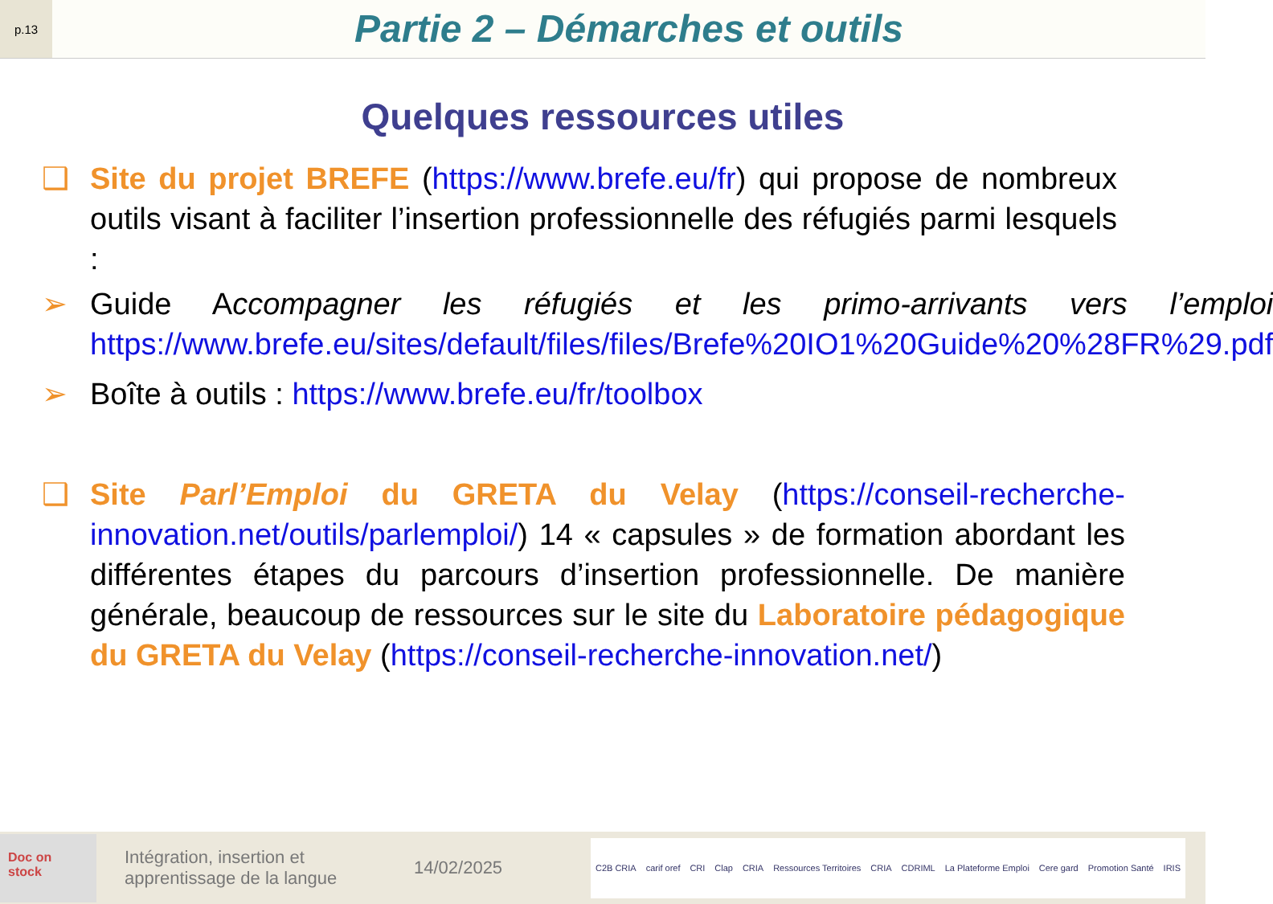p.13
Partie 2 – Démarches et outils
Quelques ressources utiles
❑ Site du projet BREFE (https://www.brefe.eu/fr) qui propose de nombreux outils visant à faciliter l’insertion professionnelle des réfugiés parmi lesquels :
➢ Guide Accompagner les réfugiés et les primo-arrivants vers l’emploi https://www.brefe.eu/sites/default/files/files/Brefe%20IO1%20Guide%20%28FR%29.pdf
➢ Boîte à outils : https://www.brefe.eu/fr/toolbox
❑ Site Parl’Emploi du GRETA du Velay (https://conseil-recherche-innovation.net/outils/parlemploi/) 14 « capsules » de formation abordant les différentes étapes du parcours d’insertion professionnelle. De manière générale, beaucoup de ressources sur le site du Laboratoire pédagogique du GRETA du Velay (https://conseil-recherche-innovation.net/)
Doc on stock
Intégration, insertion et apprentissage de la langue
14/02/2025
C2B CRIA carif oref CRI Clap CRIA Ressources Territoires CRIA CDRIML La Plateforme Emploi Cere gard Promotion Santé IRIS